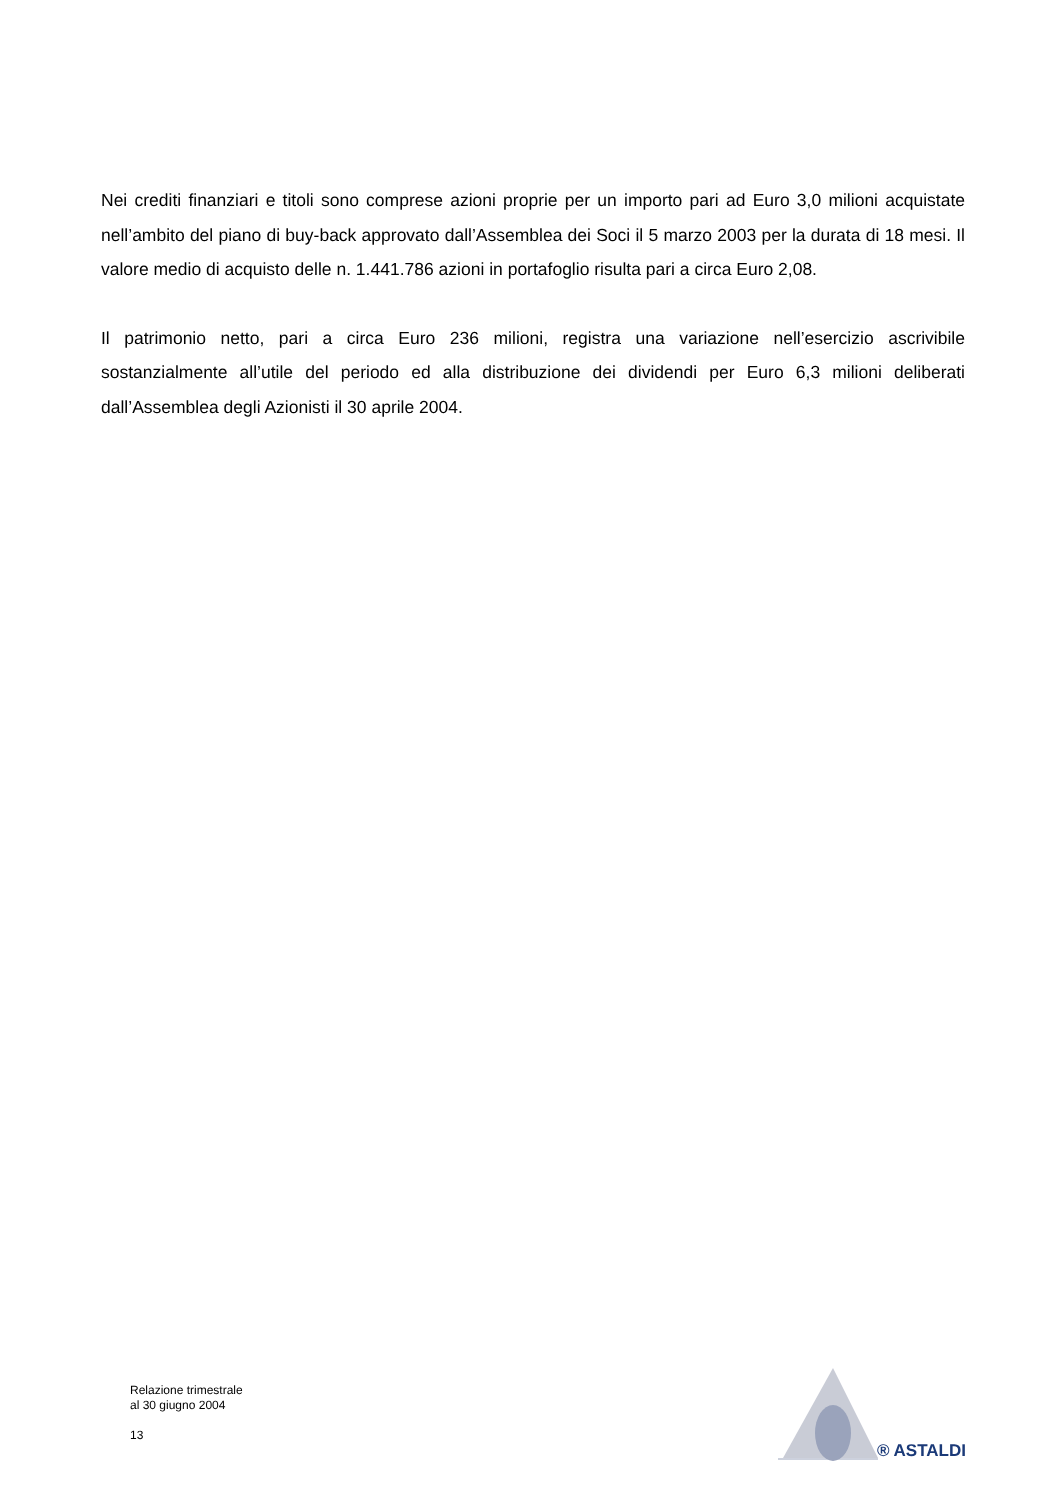Nei crediti finanziari e titoli sono comprese azioni proprie per un importo pari ad Euro 3,0 milioni acquistate nell’ambito del piano di buy-back approvato dall’Assemblea dei Soci il 5 marzo 2003 per la durata di 18 mesi. Il valore medio di acquisto delle n. 1.441.786 azioni in portafoglio risulta pari a circa Euro 2,08.
Il patrimonio netto, pari a circa Euro 236 milioni, registra una variazione nell’esercizio ascrivibile sostanzialmente all’utile del periodo ed alla distribuzione dei dividendi per Euro 6,3 milioni deliberati dall’Assemblea degli Azionisti il 30 aprile 2004.
Relazione trimestrale
al 30 giugno 2004
13
® ASTALDI